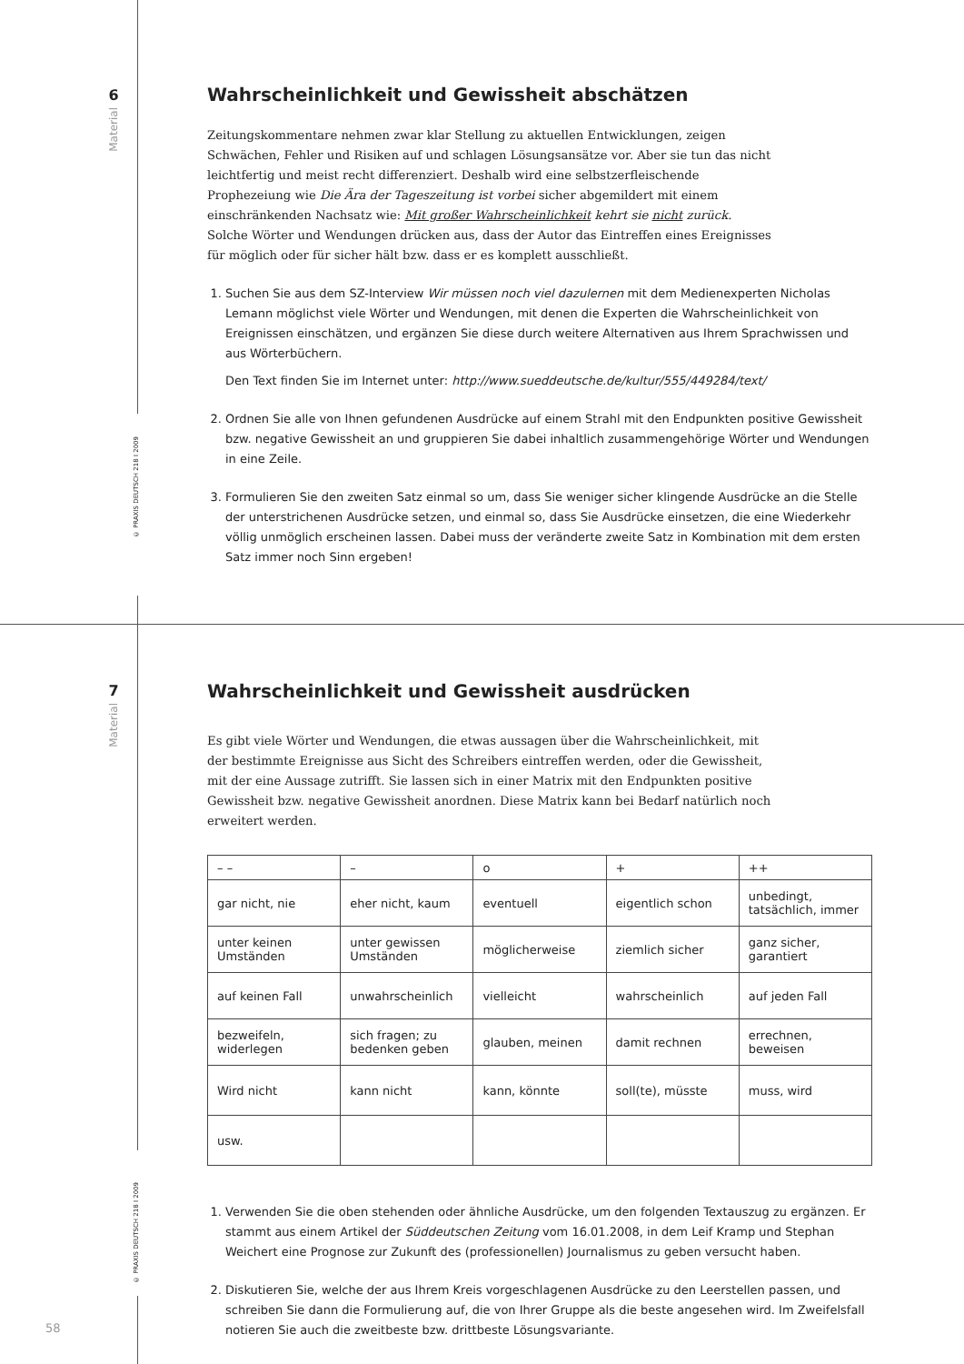6
Material
© PRAXIS DEUTSCH 218 I 2009
7
Material
© PRAXIS DEUTSCH 218 I 2009
58
Wahrscheinlichkeit und Gewissheit abschätzen
Zeitungskommentare nehmen zwar klar Stellung zu aktuellen Entwicklungen, zeigen Schwächen, Fehler und Risiken auf und schlagen Lösungsansätze vor. Aber sie tun das nicht leichtfertig und meist recht differenziert. Deshalb wird eine selbstzerfleischende Prophezeiung wie Die Ära der Tageszeitung ist vorbei sicher abgemildert mit einem einschränkenden Nachsatz wie: Mit großer Wahrscheinlichkeit kehrt sie nicht zurück.
Solche Wörter und Wendungen drücken aus, dass der Autor das Eintreffen eines Ereignisses für möglich oder für sicher hält bzw. dass er es komplett ausschließt.
1. Suchen Sie aus dem SZ-Interview Wir müssen noch viel dazulernen mit dem Medienexperten Nicholas Lemann möglichst viele Wörter und Wendungen, mit denen die Experten die Wahrscheinlichkeit von Ereignissen einschätzen, und ergänzen Sie diese durch weitere Alternativen aus Ihrem Sprachwissen und aus Wörterbüchern.
Den Text finden Sie im Internet unter: http://www.sueddeutsche.de/kultur/555/449284/text/
2. Ordnen Sie alle von Ihnen gefundenen Ausdrücke auf einem Strahl mit den Endpunkten positive Gewissheit bzw. negative Gewissheit an und gruppieren Sie dabei inhaltlich zusammengehörige Wörter und Wendungen in eine Zeile.
3. Formulieren Sie den zweiten Satz einmal so um, dass Sie weniger sicher klingende Ausdrücke an die Stelle der unterstrichenen Ausdrücke setzen, und einmal so, dass Sie Ausdrücke einsetzen, die eine Wiederkehr völlig unmöglich erscheinen lassen. Dabei muss der veränderte zweite Satz in Kombination mit dem ersten Satz immer noch Sinn ergeben!
Wahrscheinlichkeit und Gewissheit ausdrücken
Es gibt viele Wörter und Wendungen, die etwas aussagen über die Wahrscheinlichkeit, mit der bestimmte Ereignisse aus Sicht des Schreibers eintreffen werden, oder die Gewissheit, mit der eine Aussage zutrifft. Sie lassen sich in einer Matrix mit den Endpunkten positive Gewissheit bzw. negative Gewissheit anordnen. Diese Matrix kann bei Bedarf natürlich noch erweitert werden.
| – – | – | o | + | ++ |
| gar nicht, nie | eher nicht, kaum | eventuell | eigentlich schon | unbedingt, tatsächlich, immer |
| unter keinen Umständen | unter gewissen Umständen | möglicherweise | ziemlich sicher | ganz sicher, garantiert |
| auf keinen Fall | unwahrscheinlich | vielleicht | wahrscheinlich | auf jeden Fall |
| bezweifeln, widerlegen | sich fragen; zu bedenken geben | glauben, meinen | damit rechnen | errechnen, beweisen |
| Wird nicht | kann nicht | kann, könnte | soll(te), müsste | muss, wird |
| usw. | | | | |
1. Verwenden Sie die oben stehenden oder ähnliche Ausdrücke, um den folgenden Textauszug zu ergänzen. Er stammt aus einem Artikel der Süddeutschen Zeitung vom 16.01.2008, in dem Leif Kramp und Stephan Weichert eine Prognose zur Zukunft des (professionellen) Journalismus zu geben versucht haben.
2. Diskutieren Sie, welche der aus Ihrem Kreis vorgeschlagenen Ausdrücke zu den Leerstellen passen, und schreiben Sie dann die Formulierung auf, die von Ihrer Gruppe als die beste angesehen wird. Im Zweifelsfall notieren Sie auch die zweitbeste bzw. drittbeste Lösungsvariante.